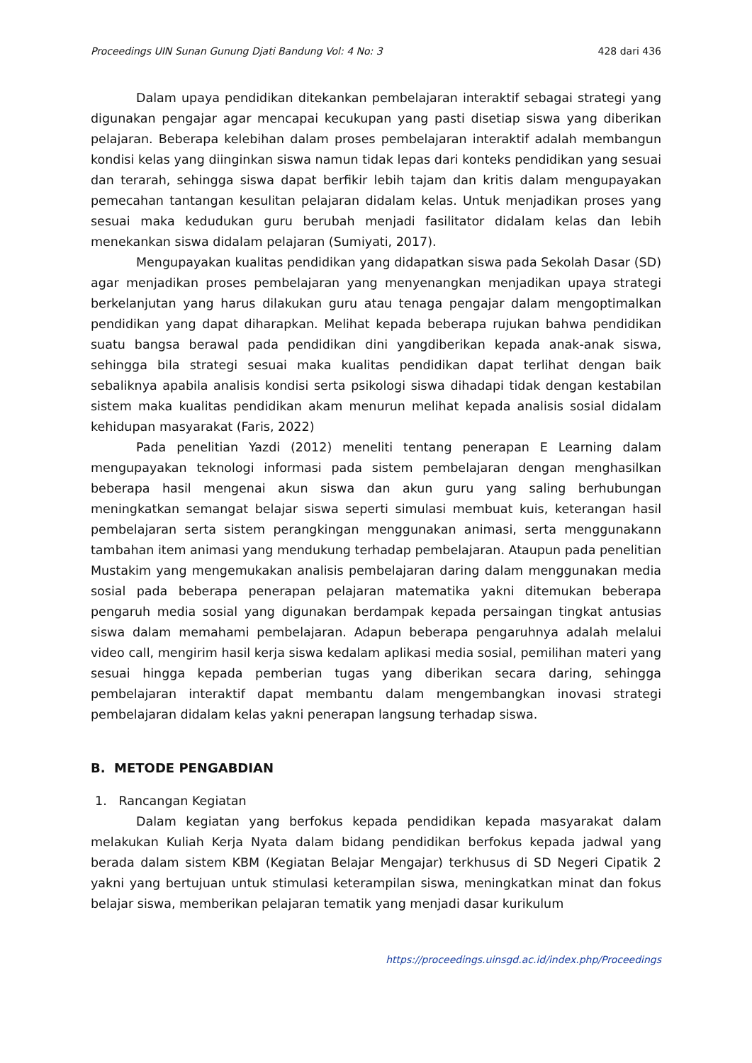Proceedings UIN Sunan Gunung Djati Bandung Vol: 4 No: 3 428 dari 436
Dalam upaya pendidikan ditekankan pembelajaran interaktif sebagai strategi yang digunakan pengajar agar mencapai kecukupan yang pasti disetiap siswa yang diberikan pelajaran. Beberapa kelebihan dalam proses pembelajaran interaktif adalah membangun kondisi kelas yang diinginkan siswa namun tidak lepas dari konteks pendidikan yang sesuai dan terarah, sehingga siswa dapat berfikir lebih tajam dan kritis dalam mengupayakan pemecahan tantangan kesulitan pelajaran didalam kelas. Untuk menjadikan proses yang sesuai maka kedudukan guru berubah menjadi fasilitator didalam kelas dan lebih menekankan siswa didalam pelajaran (Sumiyati, 2017).
Mengupayakan kualitas pendidikan yang didapatkan siswa pada Sekolah Dasar (SD) agar menjadikan proses pembelajaran yang menyenangkan menjadikan upaya strategi berkelanjutan yang harus dilakukan guru atau tenaga pengajar dalam mengoptimalkan pendidikan yang dapat diharapkan. Melihat kepada beberapa rujukan bahwa pendidikan suatu bangsa berawal pada pendidikan dini yangdiberikan kepada anak-anak siswa, sehingga bila strategi sesuai maka kualitas pendidikan dapat terlihat dengan baik sebaliknya apabila analisis kondisi serta psikologi siswa dihadapi tidak dengan kestabilan sistem maka kualitas pendidikan akam menurun melihat kepada analisis sosial didalam kehidupan masyarakat (Faris, 2022)
Pada penelitian Yazdi (2012) meneliti tentang penerapan E Learning dalam mengupayakan teknologi informasi pada sistem pembelajaran dengan menghasilkan beberapa hasil mengenai akun siswa dan akun guru yang saling berhubungan meningkatkan semangat belajar siswa seperti simulasi membuat kuis, keterangan hasil pembelajaran serta sistem perangkingan menggunakan animasi, serta menggunakann tambahan item animasi yang mendukung terhadap pembelajaran. Ataupun pada penelitian Mustakim yang mengemukakan analisis pembelajaran daring dalam menggunakan media sosial pada beberapa penerapan pelajaran matematika yakni ditemukan beberapa pengaruh media sosial yang digunakan berdampak kepada persaingan tingkat antusias siswa dalam memahami pembelajaran. Adapun beberapa pengaruhnya adalah melalui video call, mengirim hasil kerja siswa kedalam aplikasi media sosial, pemilihan materi yang sesuai hingga kepada pemberian tugas yang diberikan secara daring, sehingga pembelajaran interaktif dapat membantu dalam mengembangkan inovasi strategi pembelajaran didalam kelas yakni penerapan langsung terhadap siswa.
B. METODE PENGABDIAN
1. Rancangan Kegiatan
Dalam kegiatan yang berfokus kepada pendidikan kepada masyarakat dalam melakukan Kuliah Kerja Nyata dalam bidang pendidikan berfokus kepada jadwal yang berada dalam sistem KBM (Kegiatan Belajar Mengajar) terkhusus di SD Negeri Cipatik 2 yakni yang bertujuan untuk stimulasi keterampilan siswa, meningkatkan minat dan fokus belajar siswa, memberikan pelajaran tematik yang menjadi dasar kurikulum
https://proceedings.uinsgd.ac.id/index.php/Proceedings